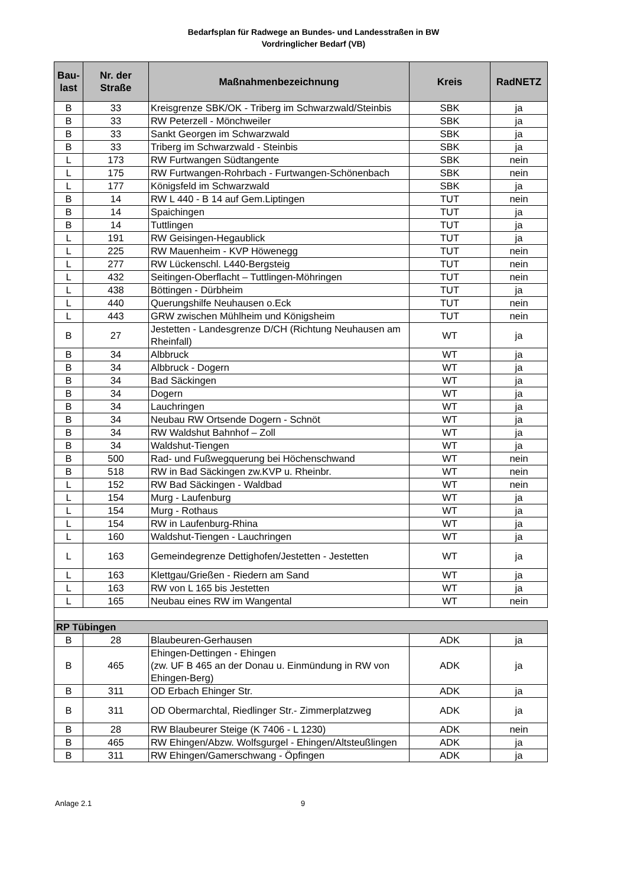Bedarfsplan für Radwege an Bundes- und Landesstraßen in BW
Vordringlicher Bedarf (VB)
| Bau- last | Nr. der Straße | Maßnahmenbezeichnung | Kreis | RadNETZ |
| --- | --- | --- | --- | --- |
| B | 33 | Kreisgrenze SBK/OK - Triberg im Schwarzwald/Steinbis | SBK | ja |
| B | 33 | RW Peterzell - Mönchweiler | SBK | ja |
| B | 33 | Sankt Georgen im Schwarzwald | SBK | ja |
| B | 33 | Triberg im Schwarzwald - Steinbis | SBK | ja |
| L | 173 | RW Furtwangen Südtangente | SBK | nein |
| L | 175 | RW Furtwangen-Rohrbach - Furtwangen-Schönenbach | SBK | nein |
| L | 177 | Königsfeld im Schwarzwald | SBK | ja |
| B | 14 | RW L 440 - B 14 auf Gem.Liptingen | TUT | nein |
| B | 14 | Spaichingen | TUT | ja |
| B | 14 | Tuttlingen | TUT | ja |
| L | 191 | RW Geisingen-Hegaublick | TUT | ja |
| L | 225 | RW Mauenheim - KVP Höwenegg | TUT | nein |
| L | 277 | RW Lückenschl. L440-Bergsteig | TUT | nein |
| L | 432 | Seitingen-Oberflacht – Tuttlingen-Möhringen | TUT | nein |
| L | 438 | Böttingen - Dürbheim | TUT | ja |
| L | 440 | Querungshilfe Neuhausen o.Eck | TUT | nein |
| L | 443 | GRW zwischen Mühlheim und Königsheim | TUT | nein |
| B | 27 | Jestetten - Landesgrenze D/CH (Richtung Neuhausen am Rheinfall) | WT | ja |
| B | 34 | Albbruck | WT | ja |
| B | 34 | Albbruck - Dogern | WT | ja |
| B | 34 | Bad Säckingen | WT | ja |
| B | 34 | Dogern | WT | ja |
| B | 34 | Lauchringen | WT | ja |
| B | 34 | Neubau RW Ortsende Dogern - Schnöt | WT | ja |
| B | 34 | RW Waldshut Bahnhof – Zoll | WT | ja |
| B | 34 | Waldshut-Tiengen | WT | ja |
| B | 500 | Rad- und Fußwegquerung bei Höchenschwand | WT | nein |
| B | 518 | RW in Bad Säckingen zw.KVP u. Rheinbr. | WT | nein |
| L | 152 | RW Bad Säckingen - Waldbad | WT | nein |
| L | 154 | Murg - Laufenburg | WT | ja |
| L | 154 | Murg - Rothaus | WT | ja |
| L | 154 | RW in Laufenburg-Rhina | WT | ja |
| L | 160 | Waldshut-Tiengen - Lauchringen | WT | ja |
| L | 163 | Gemeindegrenze Dettighofen/Jestetten - Jestetten | WT | ja |
| L | 163 | Klettgau/Grießen - Riedern am Sand | WT | ja |
| L | 163 | RW von L 165 bis Jestetten | WT | ja |
| L | 165 | Neubau eines RW im Wangental | WT | nein |
| RP Tübingen | | | | |
| B | 28 | Blaubeuren-Gerhausen | ADK | ja |
| B | 465 | Ehingen-Dettingen - Ehingen (zw. UF B 465 an der Donau u. Einmündung in RW von Ehingen-Berg) | ADK | ja |
| B | 311 | OD Erbach Ehinger Str. | ADK | ja |
| B | 311 | OD Obermarchtal, Riedlinger Str.- Zimmerplatzweg | ADK | ja |
| B | 28 | RW Blaubeurer Steige (K 7406 - L 1230) | ADK | nein |
| B | 465 | RW Ehingen/Abzw. Wolfsgurgel - Ehingen/Altsteußlingen | ADK | ja |
| B | 311 | RW Ehingen/Gamerschwang - Öpfingen | ADK | ja |
Anlage 2.1 9